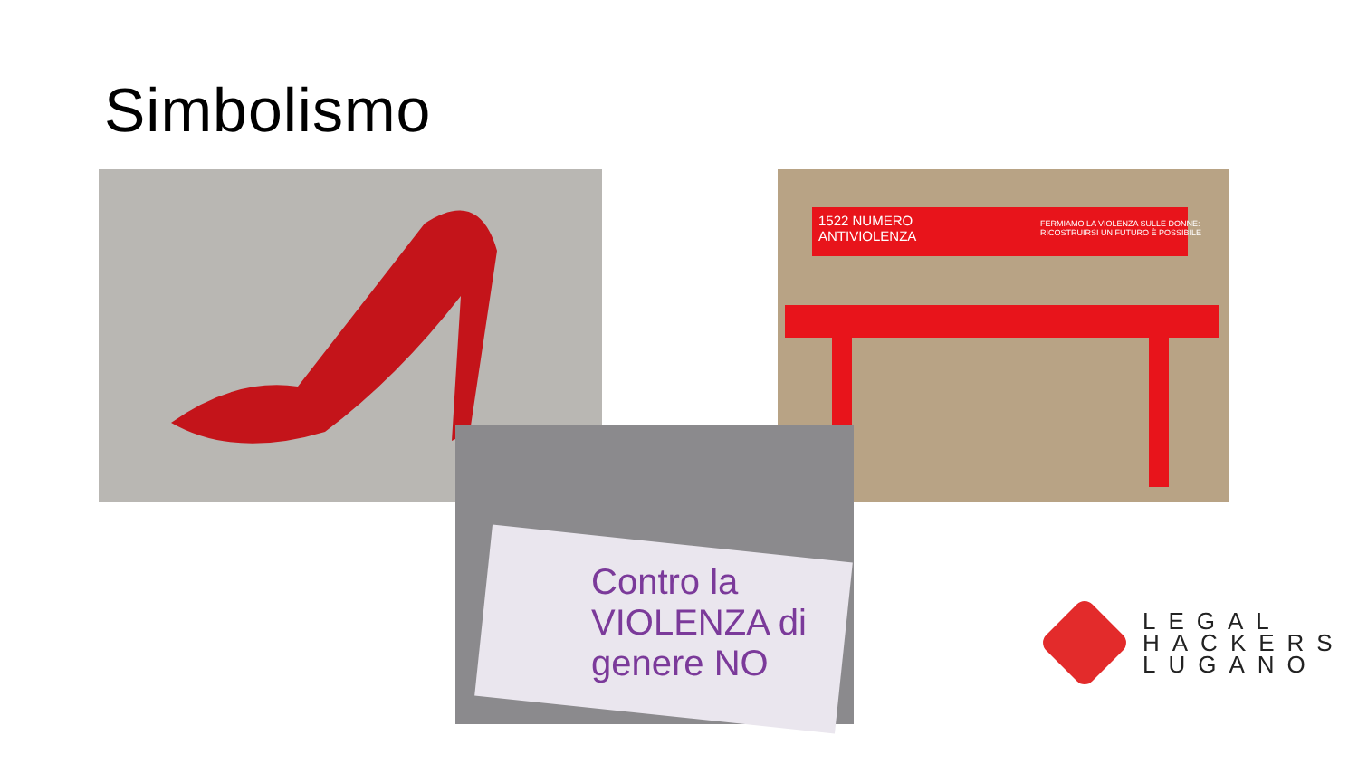Simbolismo
1522 NUMERO
ANTIVIOLENZA
FERMIAMO LA VIOLENZA SULLE DONNE:
RICOSTRUIRSI UN FUTURO È POSSIBILE
Contro la VIOLENZA di genere NO
LEGAL
HACKERS
LUGANO